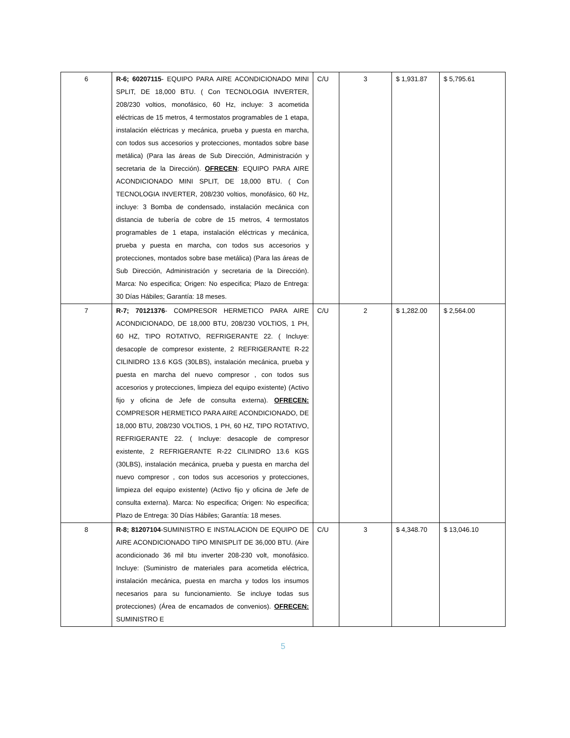| 6 | R-6; 60207115 - EQUIPO PARA AIRE ACONDICIONADO MINI SPLIT, DE 18,000 BTU. ( Con TECNOLOGIA INVERTER, 208/230 voltios, monofásico, 60 Hz, incluye: 3 acometida eléctricas de 15 metros, 4 termostatos programables de 1 etapa, instalación eléctricas y mecánica, prueba y puesta en marcha, con todos sus accesorios y protecciones, montados sobre base metálica) (Para las áreas de Sub Dirección, Administración y secretaria de la Dirección). OFRECEN : EQUIPO PARA AIRE ACONDICIONADO MINI SPLIT, DE 18,000 BTU. ( Con TECNOLOGIA INVERTER, 208/230 voltios, monofásico, 60 Hz, incluye: 3 Bomba de condensado, instalación mecánica con distancia de tubería de cobre de 15 metros, 4 termostatos programables de 1 etapa, instalación eléctricas y mecánica, prueba y puesta en marcha, con todos sus accesorios y protecciones, montados sobre base metálica) (Para las áreas de Sub Dirección, Administración y secretaria de la Dirección). Marca: No especifica; Origen: No especifica; Plazo de Entrega: 30 Días Hábiles; Garantía: 18 meses. | C/U | 3 | $ 1,931.87 | $ 5,795.61 |
| 7 | R-7; 70121376 - COMPRESOR HERMETICO PARA AIRE ACONDICIONADO, DE 18,000 BTU, 208/230 VOLTIOS, 1 PH, 60 HZ, TIPO ROTATIVO, REFRIGERANTE 22. ( Incluye: desacople de compresor existente, 2 REFRIGERANTE R-22 CILINIDRO 13.6 KGS (30LBS), instalación mecánica, prueba y puesta en marcha del nuevo compresor , con todos sus accesorios y protecciones, limpieza del equipo existente) (Activo fijo y oficina de Jefe de consulta externa). OFRECEN: COMPRESOR HERMETICO PARA AIRE ACONDICIONADO, DE 18,000 BTU, 208/230 VOLTIOS, 1 PH, 60 HZ, TIPO ROTATIVO, REFRIGERANTE 22. ( Incluye: desacople de compresor existente, 2 REFRIGERANTE R-22 CILINIDRO 13.6 KGS (30LBS), instalación mecánica, prueba y puesta en marcha del nuevo compresor , con todos sus accesorios y protecciones, limpieza del equipo existente) (Activo fijo y oficina de Jefe de consulta externa). Marca: No especifica; Origen: No especifica; Plazo de Entrega: 30 Días Hábiles; Garantía: 18 meses. | C/U | 2 | $ 1,282.00 | $ 2,564.00 |
| 8 | R-8; 81207104 -SUMINISTRO E INSTALACION DE EQUIPO DE AIRE ACONDICIONADO TIPO MINISPLIT DE 36,000 BTU. (Aire acondicionado 36 mil btu inverter 208-230 volt, monofásico. Incluye: (Suministro de materiales para acometida eléctrica, instalación mecánica, puesta en marcha y todos los insumos necesarios para su funcionamiento. Se incluye todas sus protecciones) (Área de encamados de convenios). OFRECEN: SUMINISTRO E | C/U | 3 | $ 4,348.70 | $ 13,046.10 |
5